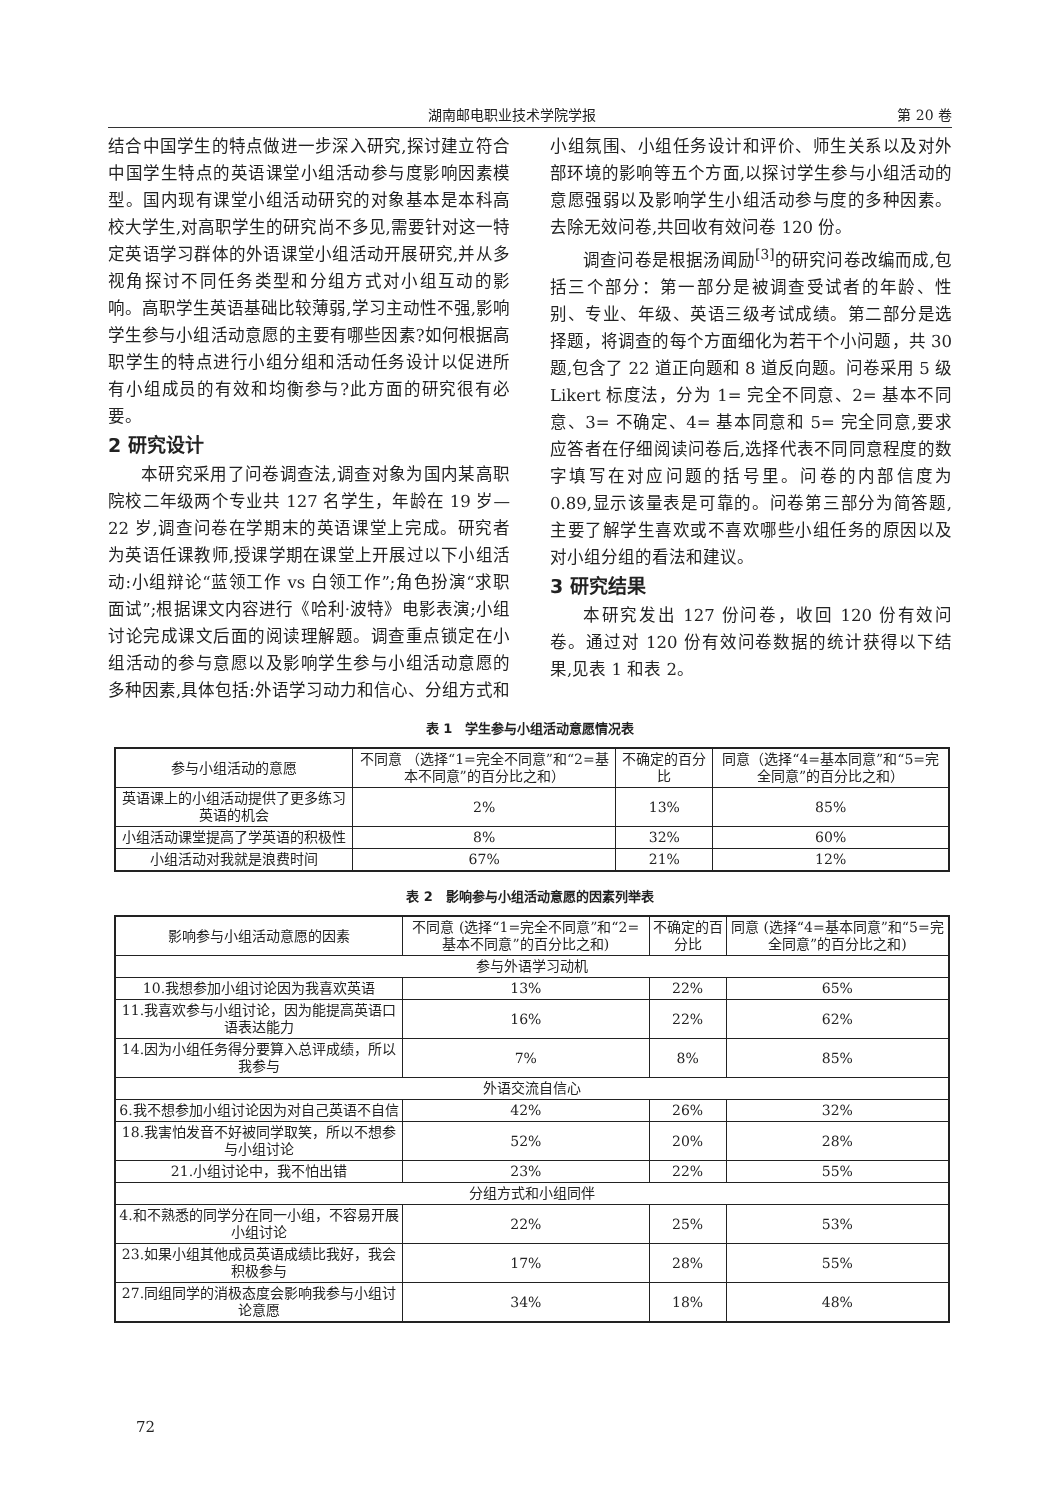湖南邮电职业技术学院学报 第 20 卷
结合中国学生的特点做进一步深入研究,探讨建立符合中国学生特点的英语课堂小组活动参与度影响因素模型。国内现有课堂小组活动研究的对象基本是本科高校大学生,对高职学生的研究尚不多见,需要针对这一特定英语学习群体的外语课堂小组活动开展研究,并从多视角探讨不同任务类型和分组方式对小组互动的影响。高职学生英语基础比较薄弱,学习主动性不强,影响学生参与小组活动意愿的主要有哪些因素?如何根据高职学生的特点进行小组分组和活动任务设计以促进所有小组成员的有效和均衡参与?此方面的研究很有必要。
2 研究设计
本研究采用了问卷调查法,调查对象为国内某高职院校二年级两个专业共 127 名学生，年龄在 19 岁—22 岁,调查问卷在学期末的英语课堂上完成。研究者为英语任课教师,授课学期在课堂上开展过以下小组活动:小组辩论“蓝领工作 vs 白领工作”;角色扮演“求职面试”;根据课文内容进行《哈利·波特》电影表演;小组讨论完成课文后面的阅读理解题。调查重点锁定在小组活动的参与意愿以及影响学生参与小组活动意愿的多种因素,具体包括:外语学习动力和信心、分组方式和小组氛围、小组任务设计和评价、师生关系以及对外部环境的影响等五个方面,以探讨学生参与小组活动的意愿强弱以及影响学生小组活动参与度的多种因素。去除无效问卷,共回收有效问卷 120 份。
调查问卷是根据汤闻励<sup>[3]</sup>的研究问卷改编而成,包括三个部分：第一部分是被调查受试者的年龄、性别、专业、年级、英语三级考试成绩。第二部分是选择题，将调查的每个方面细化为若干个小问题，共 30 题,包含了 22 道正向题和 8 道反向题。问卷采用 5 级 Likert 标度法，分为 1= 完全不同意、2= 基本不同意、3= 不确定、4= 基本同意和 5= 完全同意,要求应答者在仔细阅读问卷后,选择代表不同同意程度的数字填写在对应问题的括号里。问卷的内部信度为 0.89,显示该量表是可靠的。问卷第三部分为简答题,主要了解学生喜欢或不喜欢哪些小组任务的原因以及对小组分组的看法和建议。
3 研究结果
本研究发出 127 份问卷，收回 120 份有效问卷。通过对 120 份有效问卷数据的统计获得以下结果,见表 1 和表 2。
表 1　学生参与小组活动意愿情况表
| 参与小组活动的意愿 | 不同意 （选择“1=完全不同意”和“2=基本不同意”的百分比之和） | 不确定的百分比 | 同意（选择“4=基本同意”和“5=完全同意”的百分比之和） |
| --- | --- | --- | --- |
| 英语课上的小组活动提供了更多练习英语的机会 | 2% | 13% | 85% |
| 小组活动课堂提高了学英语的积极性 | 8% | 32% | 60% |
| 小组活动对我就是浪费时间 | 67% | 21% | 12% |
表 2　影响参与小组活动意愿的因素列举表
| 影响参与小组活动意愿的因素 | 不同意 (选择“1=完全不同意”和“2=基本不同意”的百分比之和) | 不确定的百分比 | 同意 (选择“4=基本同意”和“5=完全同意”的百分比之和) |
| --- | --- | --- | --- |
| 参与外语学习动机 | | | |
| 10.我想参加小组讨论因为我喜欢英语 | 13% | 22% | 65% |
| 11.我喜欢参与小组讨论，因为能提高英语口语表达能力 | 16% | 22% | 62% |
| 14.因为小组任务得分要算入总评成绩，所以我参与 | 7% | 8% | 85% |
| 外语交流自信心 | | | |
| 6.我不想参加小组讨论因为对自己英语不自信 | 42% | 26% | 32% |
| 18.我害怕发音不好被同学取笑，所以不想参与小组讨论 | 52% | 20% | 28% |
| 21.小组讨论中，我不怕出错 | 23% | 22% | 55% |
| 分组方式和小组同伴 | | | |
| 4.和不熟悉的同学分在同一小组，不容易开展小组讨论 | 22% | 25% | 53% |
| 23.如果小组其他成员英语成绩比我好，我会积极参与 | 17% | 28% | 55% |
| 27.同组同学的消极态度会影响我参与小组讨论意愿 | 34% | 18% | 48% |
72